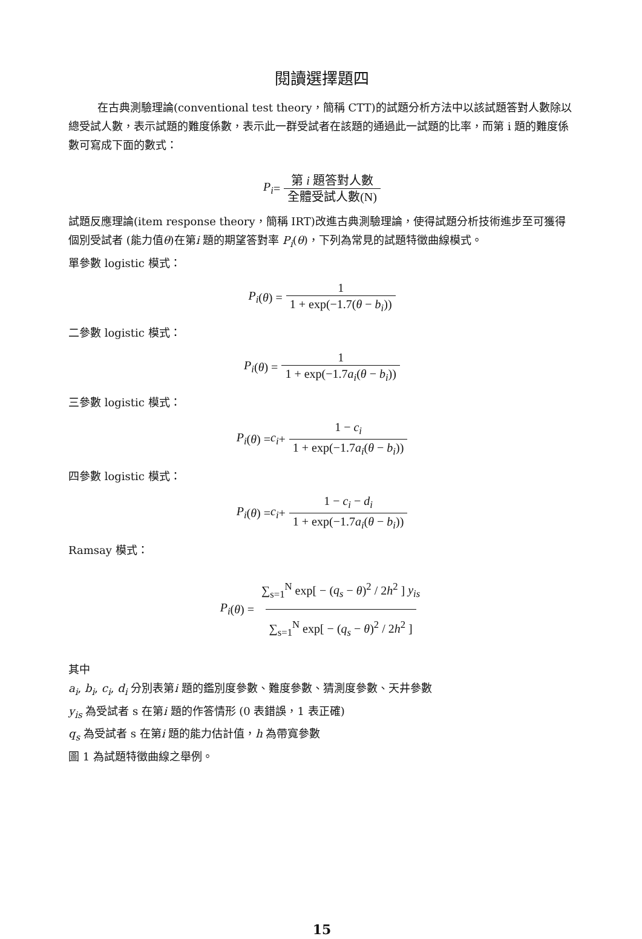閱讀選擇題四
在古典測驗理論(conventional test theory，簡稱 CTT)的試題分析方法中以該試題答對人數除以總受試人數，表示試題的難度係數，表示此一群受試者在該題的通過此一試題的比率，而第 i 題的難度係數可寫成下面的數式：
P<sub>i</sub> =
第 i 題答對人數 全體受試人數(N)
試題反應理論(item response theory，簡稱 IRT)改進古典測驗理論，使得試題分析技術進步至可獲得個別受試者 (能力值θ)在第i 題的期望答對率 P<sub>i</sub>(θ)，下列為常見的試題特徵曲線模式。
單參數 logistic 模式：
P<sub>i</sub> (θ) =
1 1 + exp(−1.7(θ − b<sub>i</sub>))
二參數 logistic 模式：
P<sub>i</sub> (θ) =
1 1 + exp(−1.7a<sub>i</sub>(θ − b<sub>i</sub>))
三參數 logistic 模式：
P<sub>i</sub> (θ) = c<sub>i</sub> +
1 − c<sub>i</sub> 1 + exp(−1.7a<sub>i</sub>(θ − b<sub>i</sub>))
四參數 logistic 模式：
P<sub>i</sub> (θ) = c<sub>i</sub> +
1 − c<sub>i</sub> − d<sub>i</sub> 1 + exp(−1.7a<sub>i</sub>(θ − b<sub>i</sub>))
Ramsay 模式：
P<sub>i</sub> (θ) =
∑<sub>s=1</sub><sup>N</sup> exp[ − (q<sub>s</sub> − θ)<sup>2</sup> / 2h<sup>2</sup> ] y<sub>is</sub> ∑<sub>s=1</sub><sup>N</sup> exp[ − (q<sub>s</sub> − θ)<sup>2</sup> / 2h<sup>2</sup> ]
其中
a<sub>i</sub>, b<sub>i</sub>, c<sub>i</sub>, d<sub>i</sub> 分別表第i 題的鑑別度參數、難度參數、猜測度參數、天井參數
y<sub>is</sub> 為受試者 s 在第i 題的作答情形 (0 表錯誤，1 表正確)
q<sub>s</sub> 為受試者 s 在第i 題的能力估計值，h 為帶寬參數
圖 1 為試題特徵曲線之舉例。
15